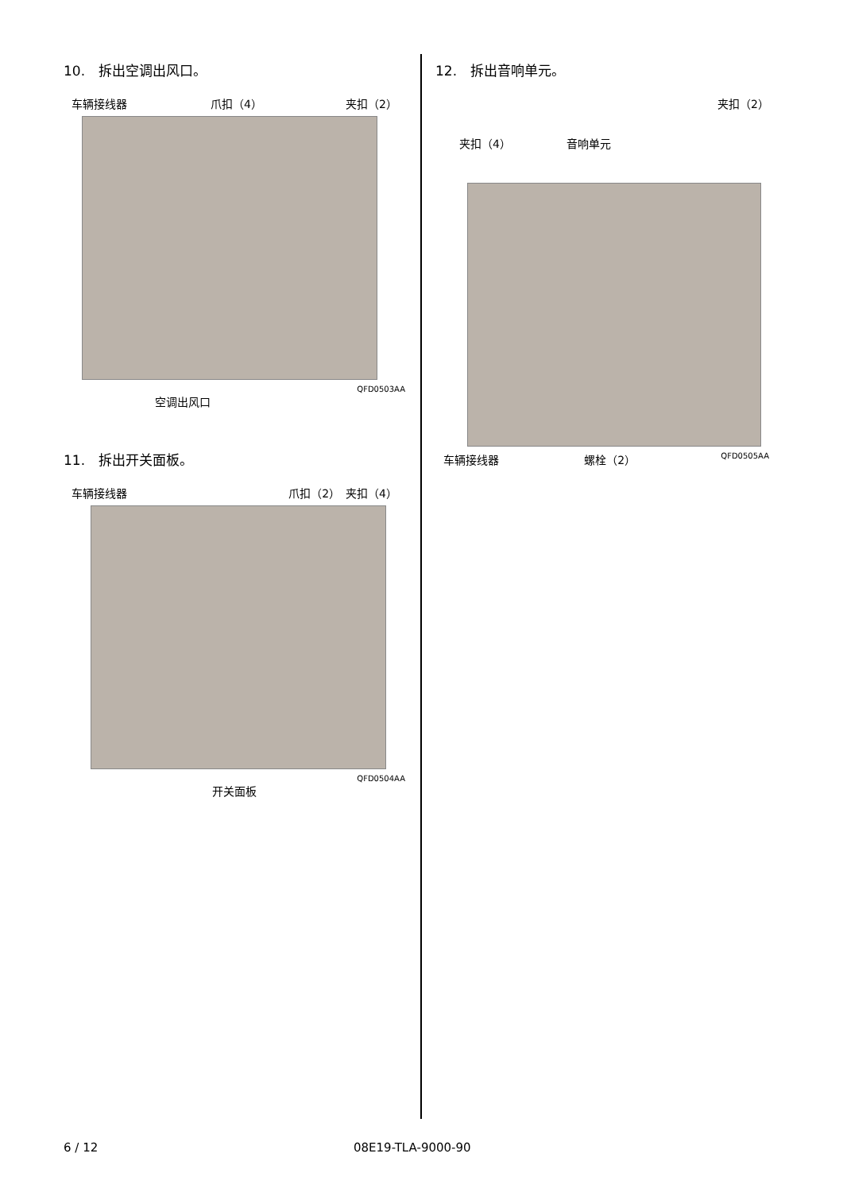10.　拆出空调出风口。
车辆接线器 爪扣（4） 夹扣（2）
QFD0503AA
空调出风口
11.　拆出开关面板。
车辆接线器 爪扣（2）　夹扣（4）
QFD0504AA
开关面板
12.　拆出音响单元。
夹扣（2）
夹扣（4） 音响单元
车辆接线器 螺栓（2） QFD0505AA
6 / 12 08E19-TLA-9000-90